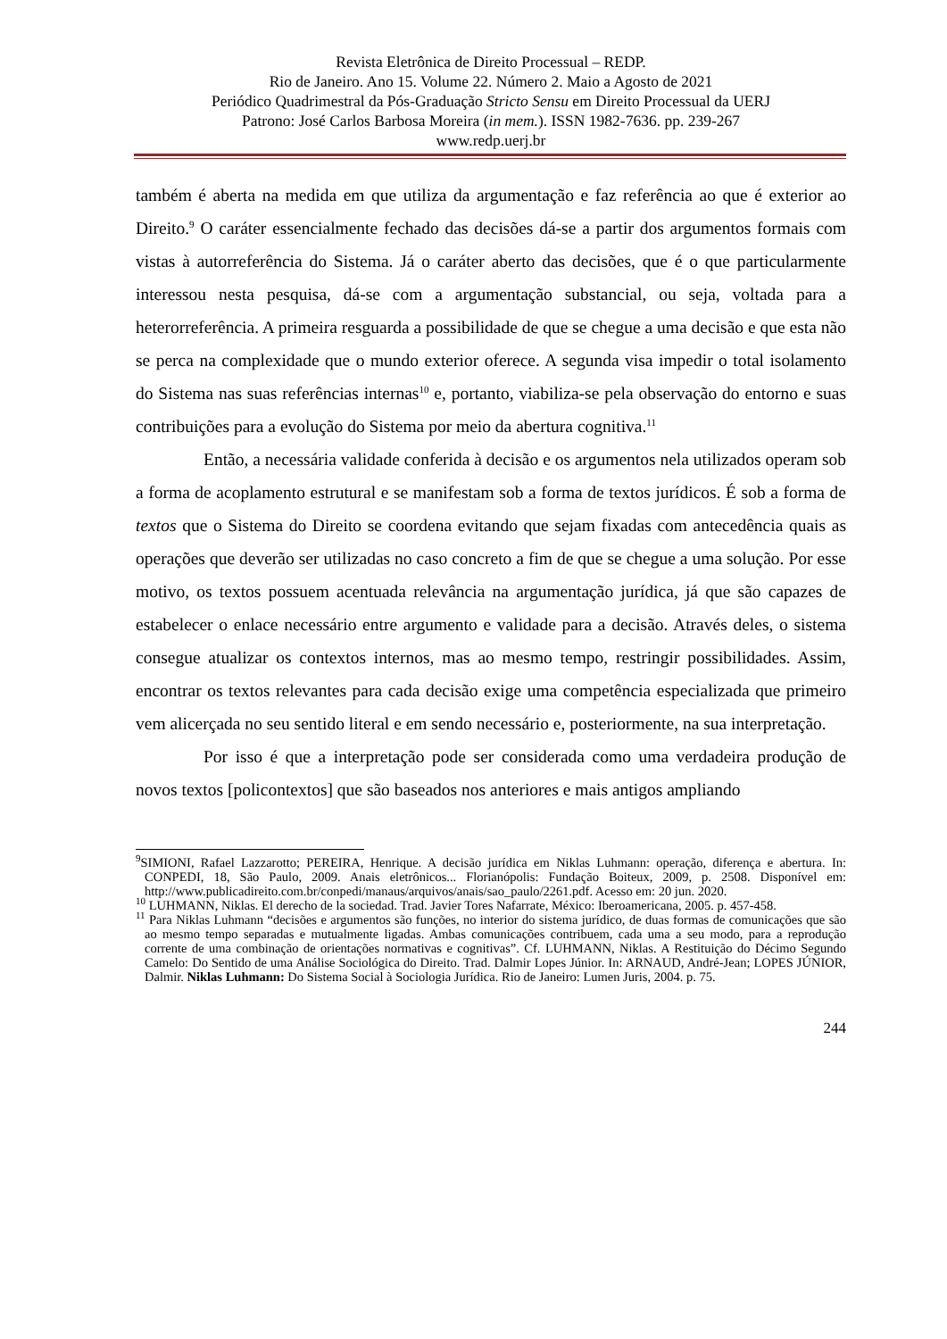Revista Eletrônica de Direito Processual – REDP.
Rio de Janeiro. Ano 15. Volume 22. Número 2. Maio a Agosto de 2021
Periódico Quadrimestral da Pós-Graduação Stricto Sensu em Direito Processual da UERJ
Patrono: José Carlos Barbosa Moreira (in mem.). ISSN 1982-7636. pp. 239-267
www.redp.uerj.br
também é aberta na medida em que utiliza da argumentação e faz referência ao que é exterior ao Direito.<sup>9</sup> O caráter essencialmente fechado das decisões dá-se a partir dos argumentos formais com vistas à autorreferência do Sistema. Já o caráter aberto das decisões, que é o que particularmente interessou nesta pesquisa, dá-se com a argumentação substancial, ou seja, voltada para a heterorreferência. A primeira resguarda a possibilidade de que se chegue a uma decisão e que esta não se perca na complexidade que o mundo exterior oferece. A segunda visa impedir o total isolamento do Sistema nas suas referências internas<sup>10</sup> e, portanto, viabiliza-se pela observação do entorno e suas contribuições para a evolução do Sistema por meio da abertura cognitiva.<sup>11</sup>
Então, a necessária validade conferida à decisão e os argumentos nela utilizados operam sob a forma de acoplamento estrutural e se manifestam sob a forma de textos jurídicos. É sob a forma de textos que o Sistema do Direito se coordena evitando que sejam fixadas com antecedência quais as operações que deverão ser utilizadas no caso concreto a fim de que se chegue a uma solução. Por esse motivo, os textos possuem acentuada relevância na argumentação jurídica, já que são capazes de estabelecer o enlace necessário entre argumento e validade para a decisão. Através deles, o sistema consegue atualizar os contextos internos, mas ao mesmo tempo, restringir possibilidades. Assim, encontrar os textos relevantes para cada decisão exige uma competência especializada que primeiro vem alicerçada no seu sentido literal e em sendo necessário e, posteriormente, na sua interpretação.
Por isso é que a interpretação pode ser considerada como uma verdadeira produção de novos textos [policontextos] que são baseados nos anteriores e mais antigos ampliando
<sup>9</sup> SIMIONI, Rafael Lazzarotto; PEREIRA, Henrique. A decisão jurídica em Niklas Luhmann: operação, diferença e abertura. In: CONPEDI, 18, São Paulo, 2009. Anais eletrônicos... Florianópolis: Fundação Boiteux, 2009, p. 2508. Disponível em: http://www.publicadireito.com.br/conpedi/manaus/arquivos/anais/sao_paulo/2261.pdf. Acesso em: 20 jun. 2020.
<sup>10</sup> LUHMANN, Niklas. El derecho de la sociedad. Trad. Javier Tores Nafarrate, México: Iberoamericana, 2005. p. 457-458.
<sup>11</sup> Para Niklas Luhmann “decisões e argumentos são funções, no interior do sistema jurídico, de duas formas de comunicações que são ao mesmo tempo separadas e mutualmente ligadas. Ambas comunicações contribuem, cada uma a seu modo, para a reprodução corrente de uma combinação de orientações normativas e cognitivas”. Cf. LUHMANN, Niklas. A Restituição do Décimo Segundo Camelo: Do Sentido de uma Análise Sociológica do Direito. Trad. Dalmir Lopes Júnior. In: ARNAUD, André-Jean; LOPES JÚNIOR, Dalmir. Niklas Luhmann: Do Sistema Social à Sociologia Jurídica. Rio de Janeiro: Lumen Juris, 2004. p. 75.
244